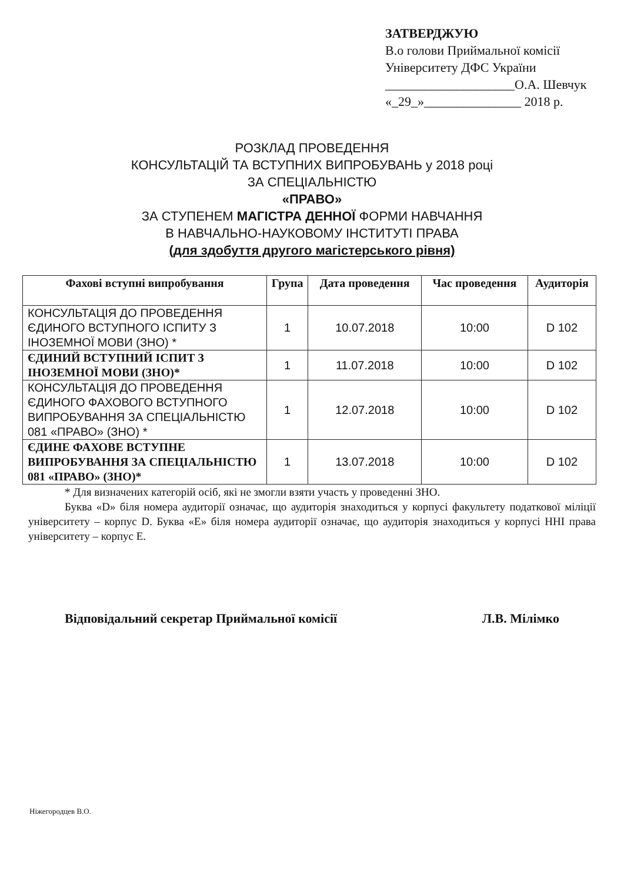ЗАТВЕРДЖУЮ
В.о голови Приймальної комісії
Університету ДФС України
____________________О.А. Шевчук
«_29_»_______________ 2018 р.
РОЗКЛАД ПРОВЕДЕННЯ
КОНСУЛЬТАЦІЙ ТА ВСТУПНИХ ВИПРОБУВАНЬ у 2018 році
ЗА СПЕЦІАЛЬНІСТЮ
«ПРАВО»
ЗА СТУПЕНЕМ МАГІСТРА ДЕННОЇ ФОРМИ НАВЧАННЯ
В НАВЧАЛЬНО-НАУКОВОМУ ІНСТИТУТІ ПРАВА
(для здобуття другого магістерського рівня)
| Фахові вступні випробування | Група | Дата проведення | Час проведення | Аудиторія |
| --- | --- | --- | --- | --- |
| КОНСУЛЬТАЦІЯ ДО ПРОВЕДЕННЯ ЄДИНОГО ВСТУПНОГО ІСПИТУ З ІНОЗЕМНОЇ МОВИ (ЗНО) * | 1 | 10.07.2018 | 10:00 | D 102 |
| ЄДИНИЙ ВСТУПНИЙ ІСПИТ З ІНОЗЕМНОЇ МОВИ (ЗНО)* | 1 | 11.07.2018 | 10:00 | D 102 |
| КОНСУЛЬТАЦІЯ ДО ПРОВЕДЕННЯ ЄДИНОГО ФАХОВОГО ВСТУПНОГО ВИПРОБУВАННЯ ЗА СПЕЦІАЛЬНІСТЮ 081 «ПРАВО» (ЗНО) * | 1 | 12.07.2018 | 10:00 | D 102 |
| ЄДИНЕ ФАХОВЕ ВСТУПНЕ ВИПРОБУВАННЯ ЗА СПЕЦІАЛЬНІСТЮ 081 «ПРАВО» (ЗНО)* | 1 | 13.07.2018 | 10:00 | D 102 |
* Для визначених категорій осіб, які не змогли взяти участь у проведенні ЗНО.
Буква «D» біля номера аудиторії означає, що аудиторія знаходиться у корпусі факультету податкової міліції університету – корпус D. Буква «Е» біля номера аудиторії означає, що аудиторія знаходиться у корпусі ННІ права університету – корпус Е.
Відповідальний секретар Приймальної комісії Л.В. Мілімко
Ніжегородцев В.О.